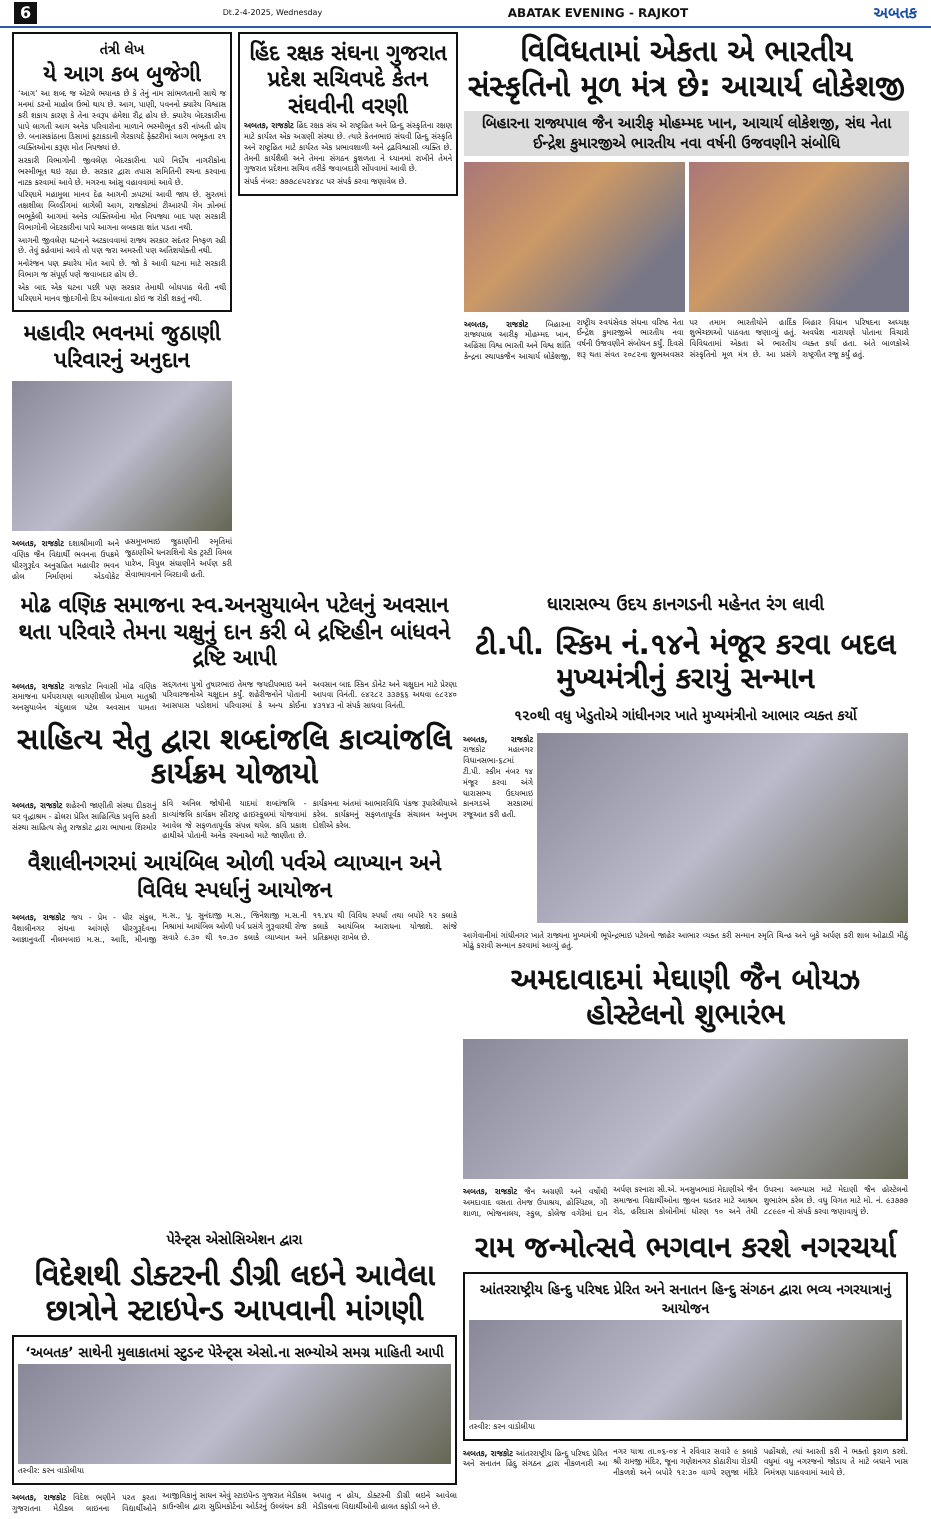6 Dt.2-4-2025, Wednesday ABATAK EVENING - RAJKOT અબતક
તંત્રી લેખ
યે આગ કબ બુજેગી
‘આગ’ આ શબ્દ જ એટલે ભયાનક છે કે તેનું નામ સાંભળતાની સાથે જ મનમાં ડરનો માહોલ ઉભો થાય છે. આગ, પાણી, પવનનો ક્યારેય વિશ્વાસ કરી શકાય કારણ કે તેના સ્વરૂપ હંમેશા રૌદ્ર હોય છે. ક્યારેય બેદરકારીના પાપે લાગતી આગ અનેક પરિવારોના માળાને ભસ્મીભૂત કરી નાંખતી હોય છે. બનાસકાંઠાના ડિસામાં ફટાકડાની ગેરકાયદે ફેક્ટરીમાં આગ ભભૂકતા ૨૧ વ્યક્તિઓના કરૂણ મોત નિપજ્યાં છે.
સરકારી વિભાગોની જીવલેણ બેદરકારીના પાપે નિર્દોષ નાગરીકોના ભસ્મીભૂત થઇ રહ્યા છે. સરકાર દ્વારા તપાસ સમિતિની રચના કરવાના નાટક કરવામાં આવે છે. મગરના આંસુ વહાવવામાં આવે છે.
પરિણામે મહામુલા માનવ દેહ આગની ઝપટમાં આવી જાય છે. સુરતમાં તક્ષશીલા બિલ્ડીંગમાં લાગેલી આગ, રાજકોટમાં ટીઆરપી ગેમ ઝોનમાં ભભૂકેલી આગમાં અનેક વ્યક્તિઓના મોત નિપજ્યા બાદ પણ સરકારી વિભાગોની બેદરકારીના પાપે આગના લબકારા શાંત પડતા નથી.
આગની જીવલેણ ઘટનાને અટકાવવામાં રાજ્ય સરકાર સદંતર નિષ્ફળ રહી છે. તેવું કહેવામાં આવે તો પણ જરા અમસ્તી પણ અતિશયોક્તી નથી.
મનોરંજન પણ ક્યારેય મોત આપે છે. જો કે આવી ઘટના માટે સરકારી વિભાગ જ સંપૂર્ણ પણે જવાબદાર હોય છે.
એક બાદ એક ઘટના પછી પણ સરકાર તેમાથી બોધપાઠ લેતી નથી પરિણામે માનવ જીંદગીનો દિપ ઓલવાતા કોઇ જ રોકી શકતું નથી.
મહાવીર ભવનમાં જુઠાણી પરિવારનું અનુદાન
અબતક, રાજકોટ દશાશ્રીમાળી અને વણિક જૈન વિદ્યાર્થી ભવનના ઉપક્રમે ધીરગુરૂદેવ અનુગ્રહિત મહાવીર ભવન હોલ નિર્માણમાં એડવોકેટ હસમુખભાઇ જુઠાણીની સ્મૃતિમાં જુઠાણીએ ધનરાશિનો ચેક ટ્રસ્ટી વિમલ પારેખ, વિપુલ સંઘાણીને અર્પણ કરી સેવાભાવનાને બિરદાવી હતી.
હિંદ રક્ષક સંઘના ગુજરાત પ્રદેશ સચિવપદે કેતન સંઘવીની વરણી
અબતક, રાજકોટ હિંદ રક્ષક સંઘ એ રાષ્ટ્રહિત અને હિન્દુ સંસ્કૃતિના રક્ષણ માટે કાર્યરત એક અગ્રણી સંસ્થા છે. ત્યારે કેતનભાઇ સંઘવી હિન્દુ સંસ્કૃતિ અને રાષ્ટ્રહિત માટે કાર્યરત એક પ્રભાવશાળી અને દ્રઢવિશ્વાસી વ્યક્તિ છે. તેમની કાર્યશૈલી અને તેમના સંગઠન કુશળતા ને ધ્યાનમાં રાખીને તેમને ગુજરાત પ્રદેશના સચિવ તરીકે જવાબદારી સોંપવામાં આવી છે.
સંપર્ક નંબર: ૭૭૭૮૯૫૨૪૪૮ પર સંપર્ક કરવા જણાવેલ છે.
વિવિધતામાં એકતા એ ભારતીય સંસ્કૃતિનો મૂળ મંત્ર છે: આચાર્ય લોકેશજી
બિહારના રાજ્યપાલ જૈન આરીફ મોહમ્મદ ખાન, આચાર્ય લોકેશજી, સંઘ નેતા ઈન્દ્રેશ કુમારજીએ ભારતીય નવા વર્ષની ઉજવણીને સંબોધિ
અબતક, રાજકોટ બિહારના રાજ્યપાલ આરીફ મોહમ્મદ ખાન, અહિંસા વિશ્વ ભારતી અને વિશ્વ શાંતિ કેન્દ્રના સ્થાપકજૈન આચાર્ય લોકેશજી, રાષ્ટ્રીય સ્વયંસેવક સંઘના વરિષ્ઠ નેતા ઈન્દ્રેશ કુમારજીએ ભારતીય નવા વર્ષની ઉજવણીને સંબોધન કર્યું. દિવસે શરૂ થતા સંવત ૨૦૮૨ના શુભઅવસર પર તમામ ભારતીયોને હાર્દિક શુભેચ્છાઓ પાઠવતા જણાવ્યું હતું. વિવિધતામાં એકતા એ ભારતીય સંસ્કૃતિનો મૂળ મંત્ર છે. આ પ્રસંગે બિહાર વિધાન પરિષદના અધ્યક્ષ અવધેશ નારાયણે પોતાના વિચારો વ્યક્ત કર્યા હતા. અંતે બાળકોએ રાષ્ટ્રગીત રજૂ કર્યું હતું.
મોઢ વણિક સમાજના સ્વ.અનસુયાબેન પટેલનું અવસાન થતા પરિવારે તેમના ચક્ષુનું દાન કરી બે દ્રષ્ટિહીન બાંધવને દ્રષ્ટિ આપી
અબતક, રાજકોટ રાજકોટ નિવાસી મોઢ વણિક સમાજના ધર્મપરાયણ લાગણીશીલ પ્રેમાળ માતુશ્રી અનસુયાબેન ચંદુલાલ પટેલ અવસાન પામતા સદ્દગતના પુત્રો તુષારભાઇ તેમજ જયદીપભાઇ અને પરિવારજનોએ ચક્ષુદાન કર્યું. શહેરીજનોને પોતાની આસપાસ પડોશમાં પરિવારમાં કે અન્ય કોઈના અવસાન બાદ સ્કિન ડોનેટ અને ચક્ષુદાન માટે પ્રેરણા આપવા વિનંતી. ૯૪૨૮૨ ૩૩૭૬૬ અથવા ૯૮૨૪૦ ૪૩૧૪૩ નો સંપર્ક સાધવા વિનંતી.
સાહિત્ય સેતુ દ્વારા શબ્દાંજલિ કાવ્યાંજલિ કાર્યક્રમ યોજાયો
અબતક, રાજકોટ શહેરની જાણીતી સંસ્થા દીકરાનું ઘર વૃદ્ધાશ્રમ - ઢોલરા પ્રેરિત સાહિત્યિક પ્રવૃત્તિ કરતી સંસ્થા સાહિત્ય સેતુ રાજકોટ દ્વારા ભાષાના શિરમોર કવિ અનિલ જોષીની યાદમાં શબ્દાંજલિ - કાવ્યાંજલિ કાર્યક્રમ સૌરાષ્ટ્ર હાઇસ્કૂલમાં યોજવામાં આવેલ જે સફળતાપૂર્વક સંપન્ન થયેલ. કવિ પ્રકાશ હાથીએ પોતાની અનેક રચનાઓ માટે જાણીતા છે. કાર્યક્રમના અંતમાં આભારવિધિ પંકજ રૂપારેલીયાએ કરેલ. કાર્યક્રમનું સફળતાપૂર્વક સંચાલન અનુપમ દોશીએ કરેલ.
વૈશાલીનગરમાં આયંબિલ ઓળી પર્વએ વ્યાખ્યાન અને વિવિધ સ્પર્ધાનું આયોજન
અબતક, રાજકોટ જય - પ્રેમ - ધીર સંકુલ, વૈશાલીનગર સંઘના આંગણે ધીરગુરૂદેવના આજ્ઞાનુવર્તી નીલમબાઇ મ.સ., આદિ, મીનાજી મ.સ., પૂ. સુનંદાજી મ.સ., જિનેશાજી મ.સ.ની નિશ્રામાં આયંબિલ ઓળી પર્વ પ્રસંગે ગુરૂવારથી રોજ સવારે ૯.૩૦ થી ૧૦.૩૦ કલાકે વ્યાખ્યાન અને ૧૧.૪૫ થી વિવિધ સ્પર્ધા તથા બપોરે ૧૨ કલાકે કલાકે આયંબિલ આરાધના યોજાશે. સાંજે પ્રતિક્રમણ રાખેલ છે.
ધારાસભ્ય ઉદય કાનગડની મહેનત રંગ લાવી
ટી.પી. સ્કિમ નં.૧૪ને મંજૂર કરવા બદલ મુખ્યમંત્રીનું કરાયું સન્માન
૧૨૦થી વધુ ખેડુતોએ ગાંધીનગર ખાતે મુખ્યમંત્રીનો આભાર વ્યક્ત કર્યો
અબતક, રાજકોટ રાજકોટ મહાનગર વિધાનસભા-૬૮માં ટી.પી. સ્કીમ નંબર ૧૪ મંજૂર કરવા અંગે ધારાસભ્ય ઉદયભાઇ કાનગડએ સરકારમાં રજૂઆત કરી હતી.
આગેવાનીમાં ગાંધીનગર ખાતે રાજ્યના મુખ્યમંત્રી ભૂપેન્દ્રભાઇ પટેલનો જાહેર આભાર વ્યક્ત કરી સન્માન સ્મૃતિ ચિન્હ અને બુકે અર્પણ કરી શાલ ઓઢાડી મીઠું મોઢું કરાવી સન્માન કરવામાં આવ્યું હતું.
અમદાવાદમાં મેઘાણી જૈન બોયઝ હોસ્ટેલનો શુભારંભ
અબતક, રાજકોટ જૈન અગ્રણી અને વર્ષોથી અમદાવાદ વસતા તેમજ ઉપાશ્રય, હોસ્પિટલ, ગૌ શાળા, ભોજનાલય, સ્કુલ, કોલેજ વગેરેમાં દાન અર્પણ કરનારા સી.એ. મનસુખભાઇ મેદાણીએ જૈન સમાજના વિદ્યાર્થીઓના જીવન ઘડતર માટે આશ્રમ રોડ, હરિદાસ કોલોનીમાં ધોરણ ૧૦ અને તેથી ઉપરના અભ્યાસ માટે મેદાણી જૈન હોસ્ટેલનો શુભારંભ કરેલ છે. વધુ વિગત માટે મો. નં. ૯૩૭૭૭ ૮૮૯૯૦ નો સંપર્ક કરવા જણાવાયું છે.
પેરેન્ટ્સ એસોસિએશન દ્વારા
વિદેશથી ડોક્ટરની ડીગ્રી લઇને આવેલા છાત્રોને સ્ટાઇપેન્ડ આપવાની માંગણી
‘અબતક’ સાથેની મુલાકાતમાં સ્ટુડન્ટ પેરેન્ટ્સ એસો.ના સભ્યોએ સમગ્ર માહિતી આપી
તસ્વીર: કરન વાડોલીયા
અબતક, રાજકોટ વિદેશ ભણીને પરત ફરતા ગુજરાતના મેડીકલ લાઇનના વિદ્યાર્થીઓને આજીવિકાનું સાધન એવું સ્ટાઇપેન્ડ ગુજરાત મેડીકલ કાઉન્સીલ દ્વારા સુપ્રિમકોર્ટના ઓર્ડરનું ઉલ્લંઘન કરી અપાતુ ન હોય, ડોક્ટરની ડીગ્રી લઇને આવેલા મેડીકલના વિદ્યાર્થીઓની હાલત કફોડી બને છે.
રામ જન્મોત્સવે ભગવાન કરશે નગરચર્યા
આંતરરાષ્ટ્રીય હિન્દુ પરિષદ પ્રેરિત અને સનાતન હિન્દુ સંગઠન દ્વારા ભવ્ય નગરયાત્રાનું આયોજન
તસ્વીર: કરન વાડોલીયા
અબતક, રાજકોટ આંતરરાષ્ટ્રીય હિન્દુ પરિષદ પ્રેરિત અને સનાતન હિંદુ સંગઠન દ્વારા નીકળનારી આ નગર યાત્રા તા.૦૬-૦૪ ને રવિવાર સવારે ૯ કલાકે શ્રી રામજી મંદિર, જૂના ગણેશનગર કોઠારીયા રોડથી નીકળશે અને બપોરે ૧૨:૩૦ વાગ્યે રણુજા મંદિરે પહોંચશે, ત્યાં આરતી કરી ને ભક્તો ફરાળ કરશે. વધુમાં વધુ નગરજનો જોડાય તે માટે બધાને ખાસ નિમંત્રણ પાઠવવામાં આવે છે.